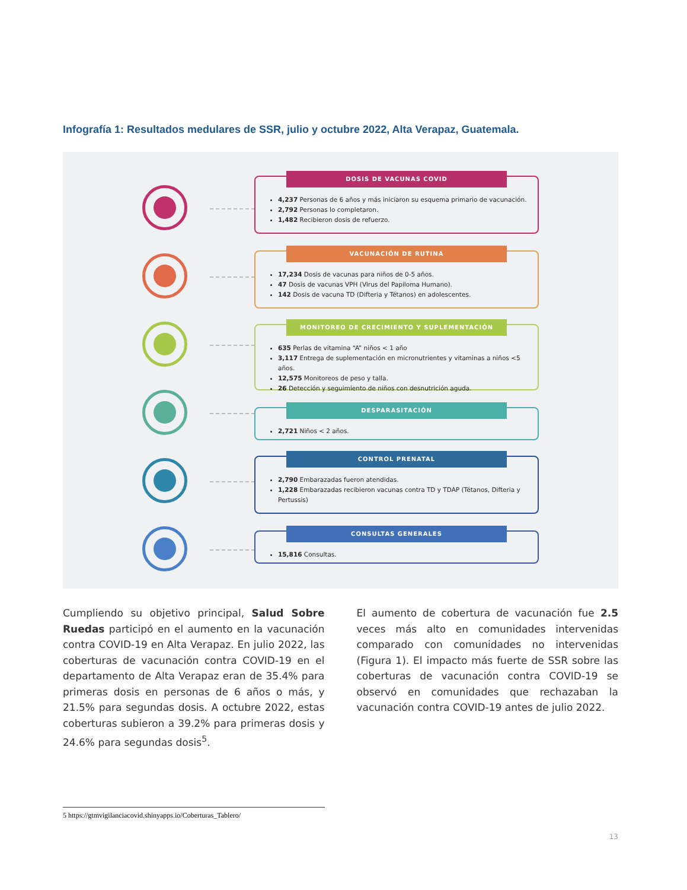Infografía 1: Resultados medulares de SSR, julio y octubre 2022, Alta Verapaz, Guatemala.
DOSIS DE VACUNAS COVID
4,237 Personas de 6 años y más iniciaron su esquema primario de vacunación.
2,792 Personas lo completaron.
1,482 Recibieron dosis de refuerzo.
VACUNACIÓN DE RUTINA
17,234 Dosis de vacunas para niños de 0-5 años.
47 Dosis de vacunas VPH (Virus del Papiloma Humano).
142 Dosis de vacuna TD (Difteria y Tétanos) en adolescentes.
MONITOREO DE CRECIMIENTO Y SUPLEMENTACIÓN
635 Perlas de vitamina “A” niños < 1 año
3,117 Entrega de suplementación en micronutrientes y vitaminas a niños <5 años.
12,575 Monitoreos de peso y talla.
26 Detección y seguimiento de niños con desnutrición aguda.
DESPARASITACIÓN
2,721 Niños < 2 años.
CONTROL PRENATAL
2,790 Embarazadas fueron atendidas.
1,228 Embarazadas recibieron vacunas contra TD y TDAP (Tétanos, Difteria y Pertussis)
CONSULTAS GENERALES
15,816 Consultas.
Cumpliendo su objetivo principal, Salud Sobre Ruedas participó en el aumento en la vacunación contra COVID-19 en Alta Verapaz. En julio 2022, las coberturas de vacunación contra COVID-19 en el departamento de Alta Verapaz eran de 35.4% para primeras dosis en personas de 6 años o más, y 21.5% para segundas dosis. A octubre 2022, estas coberturas subieron a 39.2% para primeras dosis y 24.6% para segundas dosis<sup>5</sup>.
El aumento de cobertura de vacunación fue 2.5 veces más alto en comunidades intervenidas comparado con comunidades no intervenidas (Figura 1). El impacto más fuerte de SSR sobre las coberturas de vacunación contra COVID-19 se observó en comunidades que rechazaban la vacunación contra COVID-19 antes de julio 2022.
5 https://gtmvigilanciacovid.shinyapps.io/Coberturas_Tablero/
13